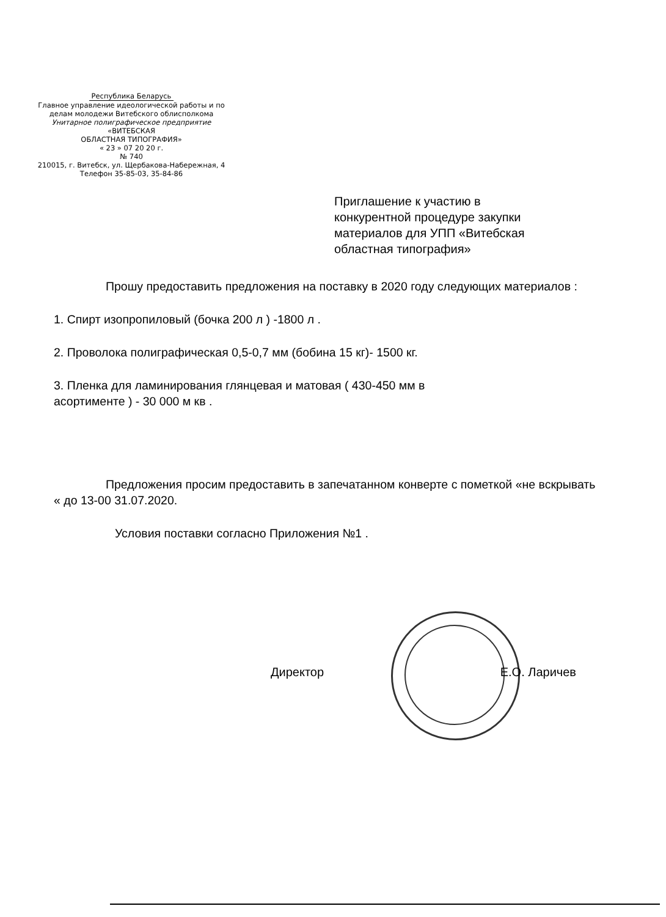Республика Беларусь
Главное управление идеологической работы и по делам молодежи Витебского облисполкома
Унитарное полиграфическое предприятие
«ВИТЕБСКАЯ
ОБЛАСТНАЯ ТИПОГРАФИЯ»
« 23 » 07 20 20 г.
№ 740
210015, г. Витебск, ул. Щербакова-Набережная, 4
Телефон 35-85-03, 35-84-86
Приглашение к участию в
конкурентной процедуре закупки
материалов для УПП «Витебская
областная типография»
Прошу предоставить предложения на поставку в 2020 году следующих материалов :
1. Спирт изопропиловый (бочка 200 л ) -1800 л .
2. Проволока полиграфическая 0,5-0,7 мм (бобина 15 кг)- 1500 кг.
3. Пленка для ламинирования глянцевая и матовая ( 430-450 мм в
асортименте ) - 30 000 м кв .
Предложения просим предоставить в запечатанном конверте с пометкой «не вскрывать « до 13-00 31.07.2020.
Условия поставки согласно Приложения №1 .
Директор Е.О. Ларичев